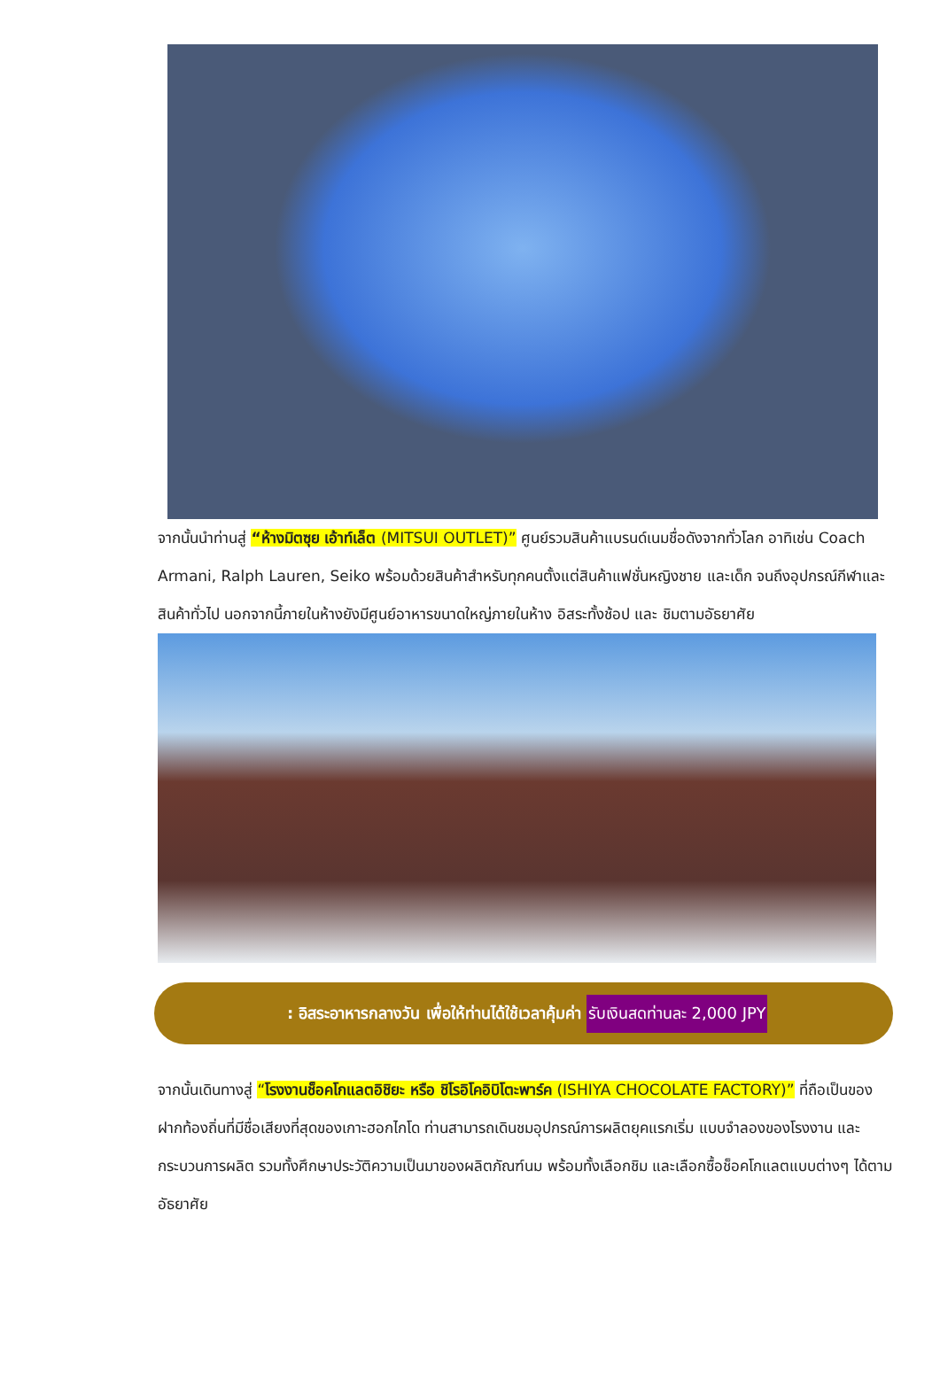จากนั้นนำท่านสู่ “ห้างมิตซุย เอ้าท์เล็ต (MITSUI OUTLET)” ศูนย์รวมสินค้าแบรนด์เนมชื่อดังจากทั่วโลก อาทิเช่น Coach Armani, Ralph Lauren, Seiko พร้อมด้วยสินค้าสำหรับทุกคนตั้งแต่สินค้าแฟชั่นหญิงชาย และเด็ก จนถึงอุปกรณ์กีฬาและสินค้าทั่วไป นอกจากนี้ภายในห้างยังมีศูนย์อาหารขนาดใหญ่ภายในห้าง อิสระทั้งช้อป และ ชิมตามอัธยาศัย
: อิสระอาหารกลางวัน เพื่อให้ท่านได้ใช้เวลาคุ้มค่า รับเงินสดท่านละ 2,000 JPY
จากนั้นเดินทางสู่ “โรงงานช็อคโกแลตอิชิยะ หรือ ชิโรอิโคอิบิโตะพาร์ค (ISHIYA CHOCOLATE FACTORY)” ที่ถือเป็นของฝากท้องถิ่นที่มีชื่อเสียงที่สุดของเกาะฮอกไกโด ท่านสามารถเดินชมอุปกรณ์การผลิตยุคแรกเริ่ม แบบจำลองของโรงงาน และกระบวนการผลิต รวมทั้งศึกษาประวัติความเป็นมาของผลิตภัณฑ์นม พร้อมทั้งเลือกชิม และเลือกซื้อช็อคโกแลตแบบต่างๆ ได้ตามอัธยาศัย